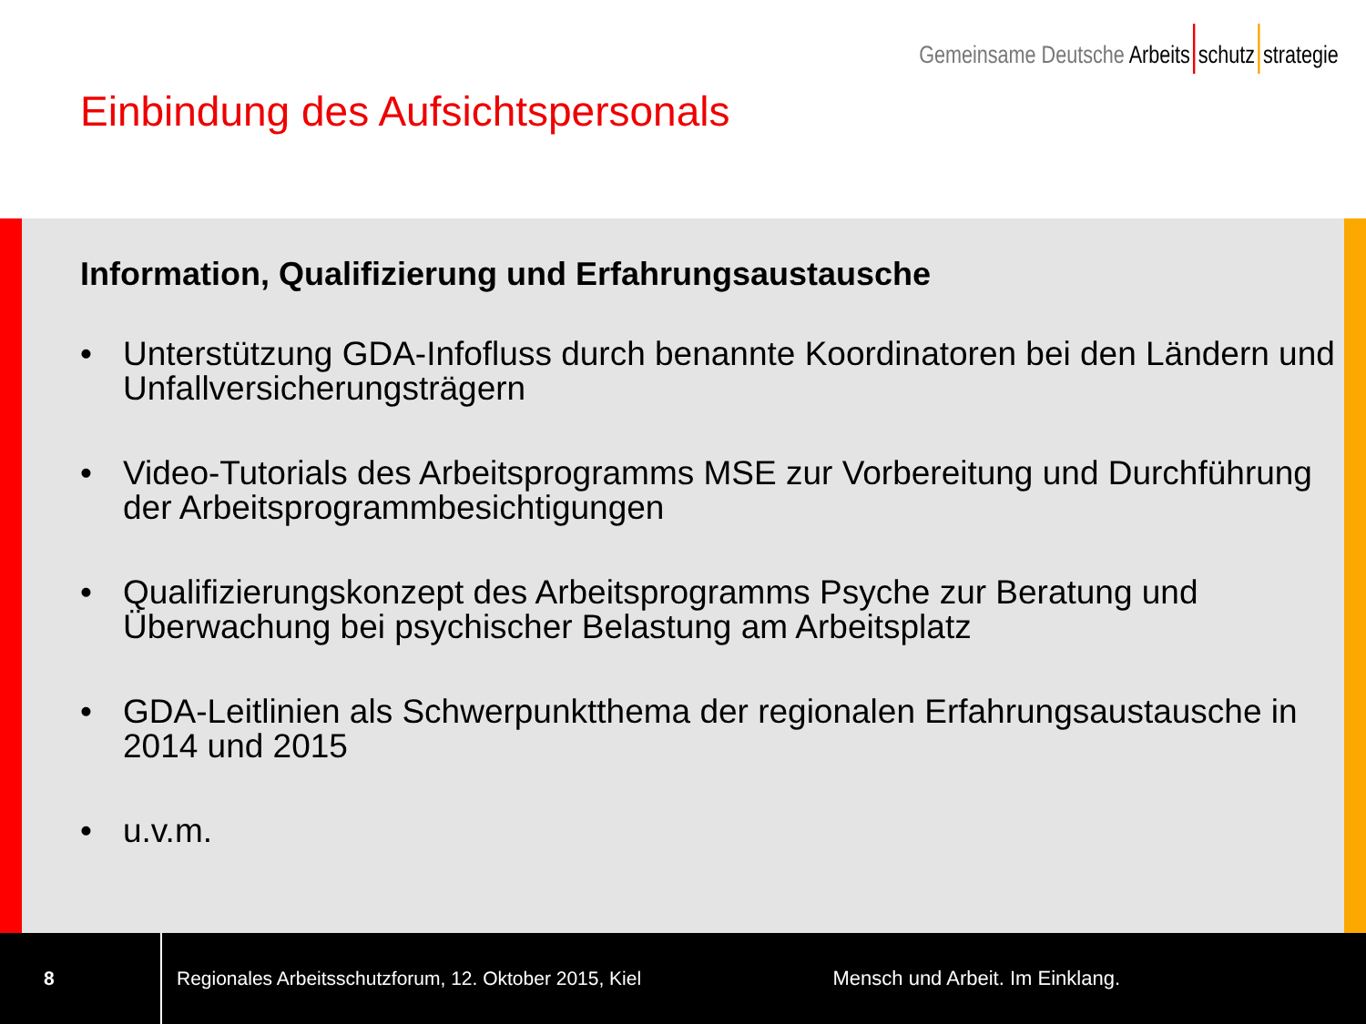Gemeinsame Deutsche Arbeits schutz strategie
Einbindung des Aufsichtspersonals
Information, Qualifizierung und Erfahrungsaustausche
• Unterstützung GDA-Infofluss durch benannte Koordinatoren bei den Ländern und Unfallversicherungsträgern
• Video-Tutorials des Arbeitsprogramms MSE zur Vorbereitung und Durchführung der Arbeitsprogrammbesichtigungen
• Qualifizierungskonzept des Arbeitsprogramms Psyche zur Beratung und Überwachung bei psychischer Belastung am Arbeitsplatz
• GDA-Leitlinien als Schwerpunktthema der regionalen Erfahrungsaustausche in 2014 und 2015
• u.v.m.
8
Regionales Arbeitsschutzforum, 12. Oktober 2015, Kiel
Mensch und Arbeit. Im Einklang.